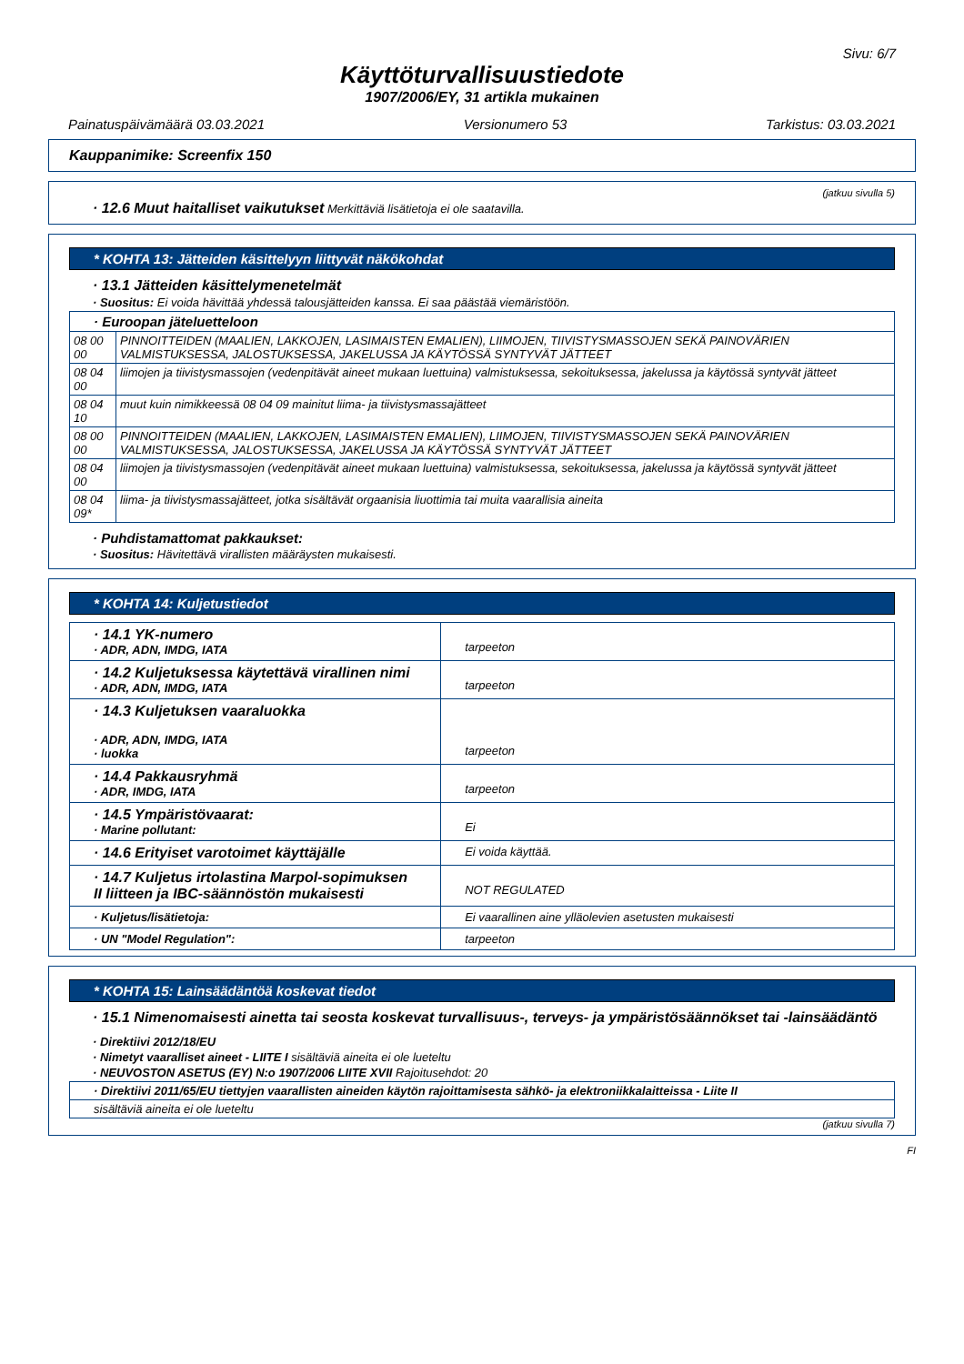Sivu: 6/7
Käyttöturvallisuustiedote
1907/2006/EY, 31 artikla mukainen
Painatuspäivämäärä 03.03.2021 Versionumero 53 Tarkistus: 03.03.2021
Kauppanimike: Screenfix 150
(jatkuu sivulla 5)
· 12.6 Muut haitalliset vaikutukset Merkittäviä lisätietoja ei ole saatavilla.
* KOHTA 13: Jätteiden käsittelyyn liittyvät näkökohdat
· 13.1 Jätteiden käsittelymenetelmät
· Suositus: Ei voida hävittää yhdessä talousjätteiden kanssa. Ei saa päästää viemäristöön.
| · Euroopan jäteluetteloon | |
| 08 00 00 | PINNOITTEIDEN (MAALIEN, LAKKOJEN, LASIMAISTEN EMALIEN), LIIMOJEN, TIIVISTYSMASSOJEN SEKÄ PAINOVÄRIEN VALMISTUKSESSA, JALOSTUKSESSA, JAKELUSSA JA KÄYTÖSSÄ SYNTYVÄT JÄTTEET |
| 08 04 00 | liimojen ja tiivistysmassojen (vedenpitävät aineet mukaan luettuina) valmistuksessa, sekoituksessa, jakelussa ja käytössä syntyvät jätteet |
| 08 04 10 | muut kuin nimikkeessä 08 04 09 mainitut liima- ja tiivistysmassajätteet |
| 08 00 00 | PINNOITTEIDEN (MAALIEN, LAKKOJEN, LASIMAISTEN EMALIEN), LIIMOJEN, TIIVISTYSMASSOJEN SEKÄ PAINOVÄRIEN VALMISTUKSESSA, JALOSTUKSESSA, JAKELUSSA JA KÄYTÖSSÄ SYNTYVÄT JÄTTEET |
| 08 04 00 | liimojen ja tiivistysmassojen (vedenpitävät aineet mukaan luettuina) valmistuksessa, sekoituksessa, jakelussa ja käytössä syntyvät jätteet |
| 08 04 09* | liima- ja tiivistysmassajätteet, jotka sisältävät orgaanisia liuottimia tai muita vaarallisia aineita |
· Puhdistamattomat pakkaukset:
· Suositus: Hävitettävä virallisten määräysten mukaisesti.
* KOHTA 14: Kuljetustiedot
| · 14.1 YK-numero · ADR, ADN, IMDG, IATA | tarpeeton |
| · 14.2 Kuljetuksessa käytettävä virallinen nimi · ADR, ADN, IMDG, IATA | tarpeeton |
| · 14.3 Kuljetuksen vaaraluokka · ADR, ADN, IMDG, IATA · luokka | tarpeeton |
| · 14.4 Pakkausryhmä · ADR, IMDG, IATA | tarpeeton |
| · 14.5 Ympäristövaarat: · Marine pollutant: | Ei |
| · 14.6 Erityiset varotoimet käyttäjälle | Ei voida käyttää. |
| · 14.7 Kuljetus irtolastina Marpol-sopimuksen II liitteen ja IBC-säännöstön mukaisesti | NOT REGULATED |
| · Kuljetus/lisätietoja: | Ei vaarallinen aine ylläolevien asetusten mukaisesti |
| · UN "Model Regulation": | tarpeeton |
* KOHTA 15: Lainsäädäntöä koskevat tiedot
· 15.1 Nimenomaisesti ainetta tai seosta koskevat turvallisuus-, terveys- ja ympäristösäännökset tai -lainsäädäntö
· Direktiivi 2012/18/EU
· Nimetyt vaaralliset aineet - LIITE I sisältäviä aineita ei ole lueteltu
· NEUVOSTON ASETUS (EY) N:o 1907/2006 LIITE XVII Rajoitusehdot: 20
| · Direktiivi 2011/65/EU tiettyjen vaarallisten aineiden käytön rajoittamisesta sähkö- ja elektroniikkalaitteissa - Liite II |
| sisältäviä aineita ei ole lueteltu |
(jatkuu sivulla 7)
FI